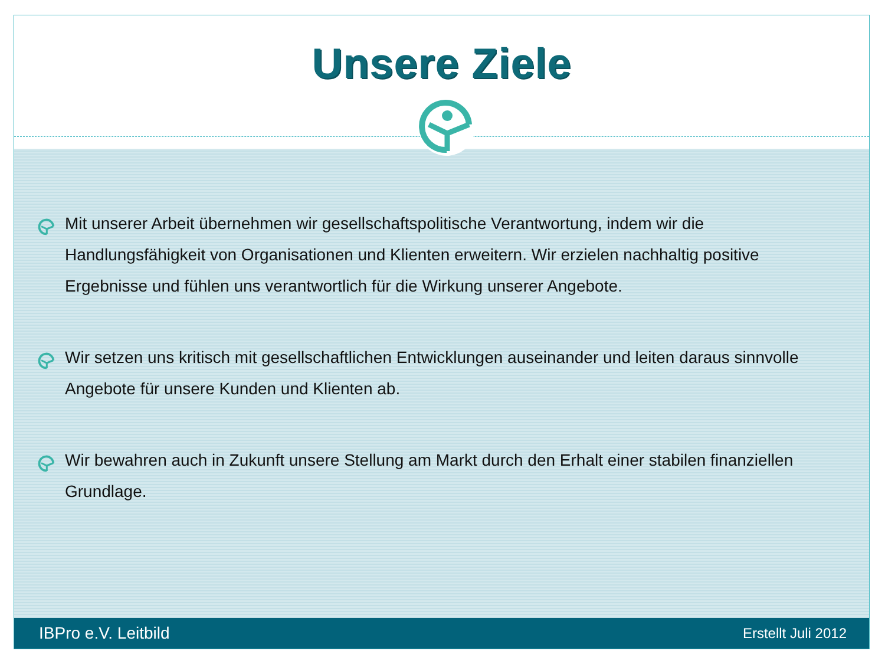Unsere Ziele
Mit unserer Arbeit übernehmen wir gesellschaftspolitische Verantwortung, indem wir die Handlungsfähigkeit von Organisationen und Klienten erweitern. Wir erzielen nachhaltig positive Ergebnisse und fühlen uns verantwortlich für die Wirkung unserer Angebote.
Wir setzen uns kritisch mit gesellschaftlichen Entwicklungen auseinander und leiten daraus sinnvolle Angebote für unsere Kunden und Klienten ab.
Wir bewahren auch in Zukunft unsere Stellung am Markt durch den Erhalt einer stabilen finanziellen Grundlage.
IBPro e.V. Leitbild Erstellt Juli 2012